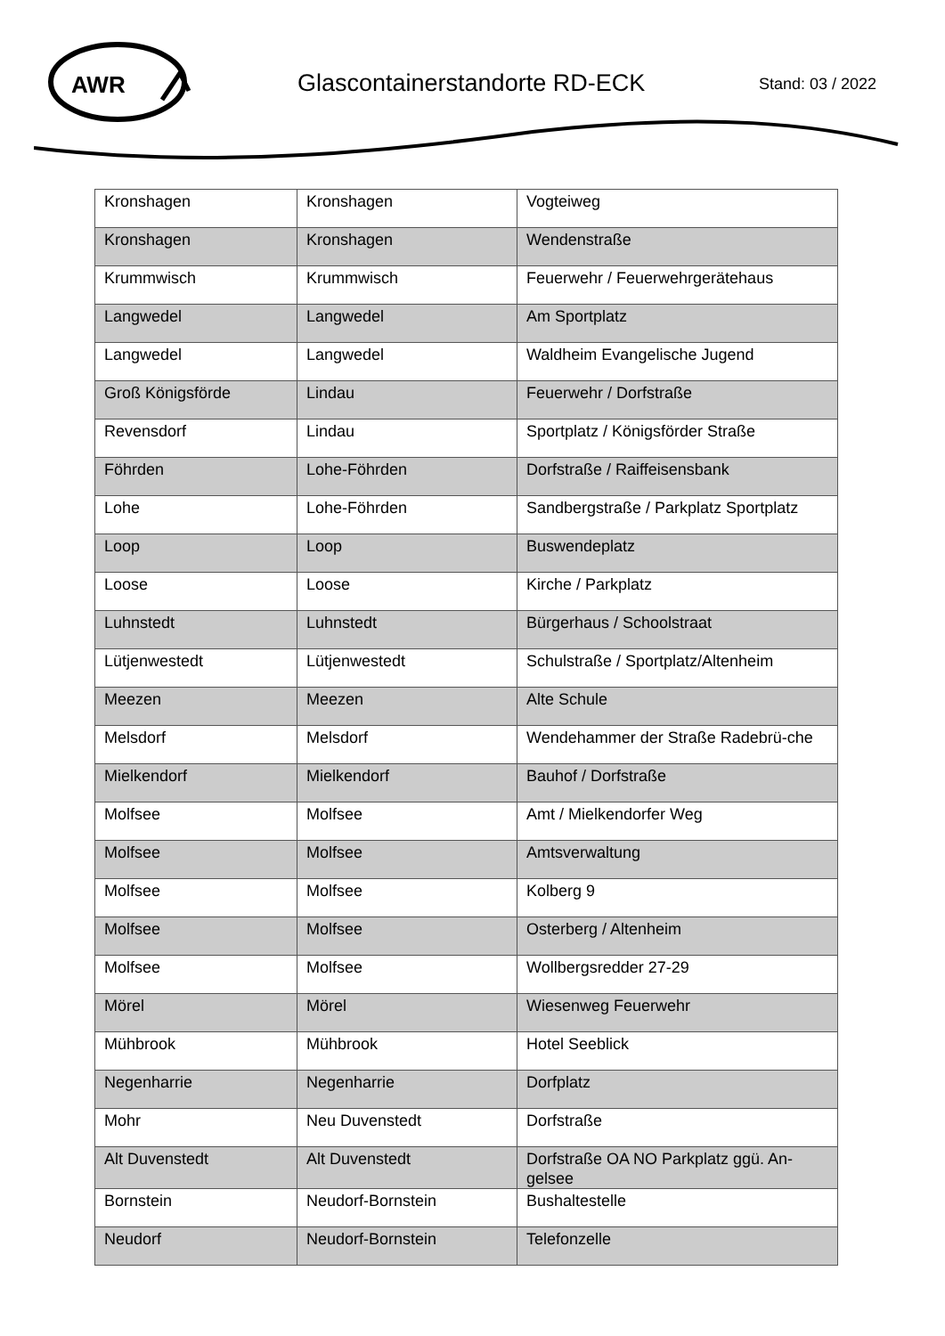AWR
Glascontainerstandorte RD-ECK Stand: 03 / 2022
| Kronshagen | Kronshagen | Vogteiweg |
| Kronshagen | Kronshagen | Wendenstraße |
| Krummwisch | Krummwisch | Feuerwehr / Feuerwehrgerätehaus |
| Langwedel | Langwedel | Am Sportplatz |
| Langwedel | Langwedel | Waldheim Evangelische Jugend |
| Groß Königsförde | Lindau | Feuerwehr / Dorfstraße |
| Revensdorf | Lindau | Sportplatz / Königsförder Straße |
| Föhrden | Lohe-Föhrden | Dorfstraße / Raiffeisensbank |
| Lohe | Lohe-Föhrden | Sandbergstraße / Parkplatz Sportplatz |
| Loop | Loop | Buswendeplatz |
| Loose | Loose | Kirche / Parkplatz |
| Luhnstedt | Luhnstedt | Bürgerhaus / Schoolstraat |
| Lütjenwestedt | Lütjenwestedt | Schulstraße / Sportplatz/Altenheim |
| Meezen | Meezen | Alte Schule |
| Melsdorf | Melsdorf | Wendehammer der Straße Radebrü-che |
| Mielkendorf | Mielkendorf | Bauhof / Dorfstraße |
| Molfsee | Molfsee | Amt / Mielkendorfer Weg |
| Molfsee | Molfsee | Amtsverwaltung |
| Molfsee | Molfsee | Kolberg 9 |
| Molfsee | Molfsee | Osterberg / Altenheim |
| Molfsee | Molfsee | Wollbergsredder 27-29 |
| Mörel | Mörel | Wiesenweg Feuerwehr |
| Mühbrook | Mühbrook | Hotel Seeblick |
| Negenharrie | Negenharrie | Dorfplatz |
| Mohr | Neu Duvenstedt | Dorfstraße |
| Alt Duvenstedt | Alt Duvenstedt | Dorfstraße OA NO Parkplatz ggü. An-gelsee |
| Bornstein | Neudorf-Bornstein | Bushaltestelle |
| Neudorf | Neudorf-Bornstein | Telefonzelle |